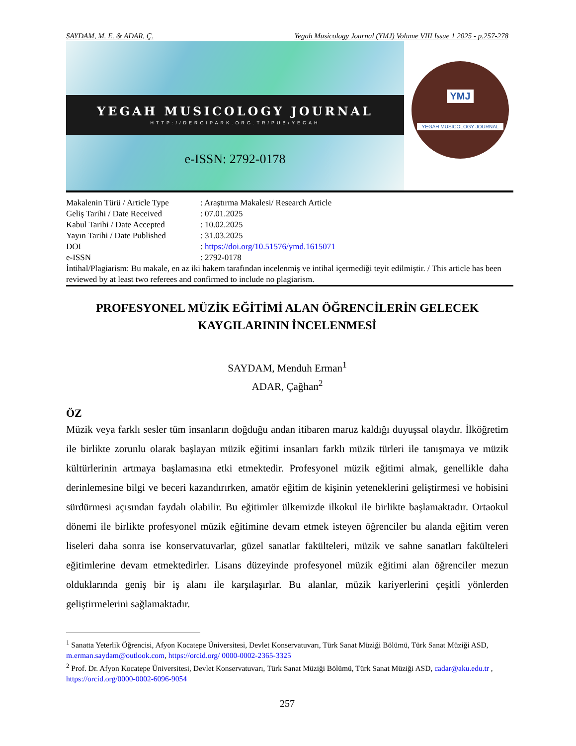SAYDAM, M. E. & ADAR, Ç. Yegah Musicology Journal (YMJ) Volume VIII Issue 1 2025 - p.257-278
YEGAH MUSICOLOGY JOURNAL
HTTP://DERGIPARK.ORG.TR/PUB/YEGAH
e-ISSN: 2792-0178
YMJ
YEGAH MUSICOLOGY JOURNAL
| Makalenin Türü / Article Type | : Araştırma Makalesi/ Research Article |
| Geliş Tarihi / Date Received | : 07.01.2025 |
| Kabul Tarihi / Date Accepted | : 10.02.2025 |
| Yayın Tarihi / Date Published | : 31.03.2025 |
| DOI | : https://doi.org/10.51576/ymd.1615071 |
| e-ISSN | : 2792-0178 |
İntihal/Plagiarism: Bu makale, en az iki hakem tarafından incelenmiş ve intihal içermediği teyit edilmiştir. / This article has been reviewed by at least two referees and confirmed to include no plagiarism.
PROFESYONEL MÜZİK EĞİTİMİ ALAN ÖĞRENCİLERİN GELECEK KAYGILARININ İNCELENMESİ
SAYDAM, Menduh Erman<sup>1</sup>
ADAR, Çağhan<sup>2</sup>
ÖZ
Müzik veya farklı sesler tüm insanların doğduğu andan itibaren maruz kaldığı duyuşsal olaydır. İlköğretim ile birlikte zorunlu olarak başlayan müzik eğitimi insanları farklı müzik türleri ile tanışmaya ve müzik kültürlerinin artmaya başlamasına etki etmektedir. Profesyonel müzik eğitimi almak, genellikle daha derinlemesine bilgi ve beceri kazandırırken, amatör eğitim de kişinin yeteneklerini geliştirmesi ve hobisini sürdürmesi açısından faydalı olabilir. Bu eğitimler ülkemizde ilkokul ile birlikte başlamaktadır. Ortaokul dönemi ile birlikte profesyonel müzik eğitimine devam etmek isteyen öğrenciler bu alanda eğitim veren liseleri daha sonra ise konservatuvarlar, güzel sanatlar fakülteleri, müzik ve sahne sanatları fakülteleri eğitimlerine devam etmektedirler. Lisans düzeyinde profesyonel müzik eğitimi alan öğrenciler mezun olduklarında geniş bir iş alanı ile karşılaşırlar. Bu alanlar, müzik kariyerlerini çeşitli yönlerden geliştirmelerini sağlamaktadır.
<sup>1</sup> Sanatta Yeterlik Öğrencisi, Afyon Kocatepe Üniversitesi, Devlet Konservatuvarı, Türk Sanat Müziği Bölümü, Türk Sanat Müziği ASD, m.erman.saydam@outlook.com, https://orcid.org/ 0000-0002-2365-3325
<sup>2</sup> Prof. Dr. Afyon Kocatepe Üniversitesi, Devlet Konservatuvarı, Türk Sanat Müziği Bölümü, Türk Sanat Müziği ASD, cadar@aku.edu.tr , https://orcid.org/0000-0002-6096-9054
257